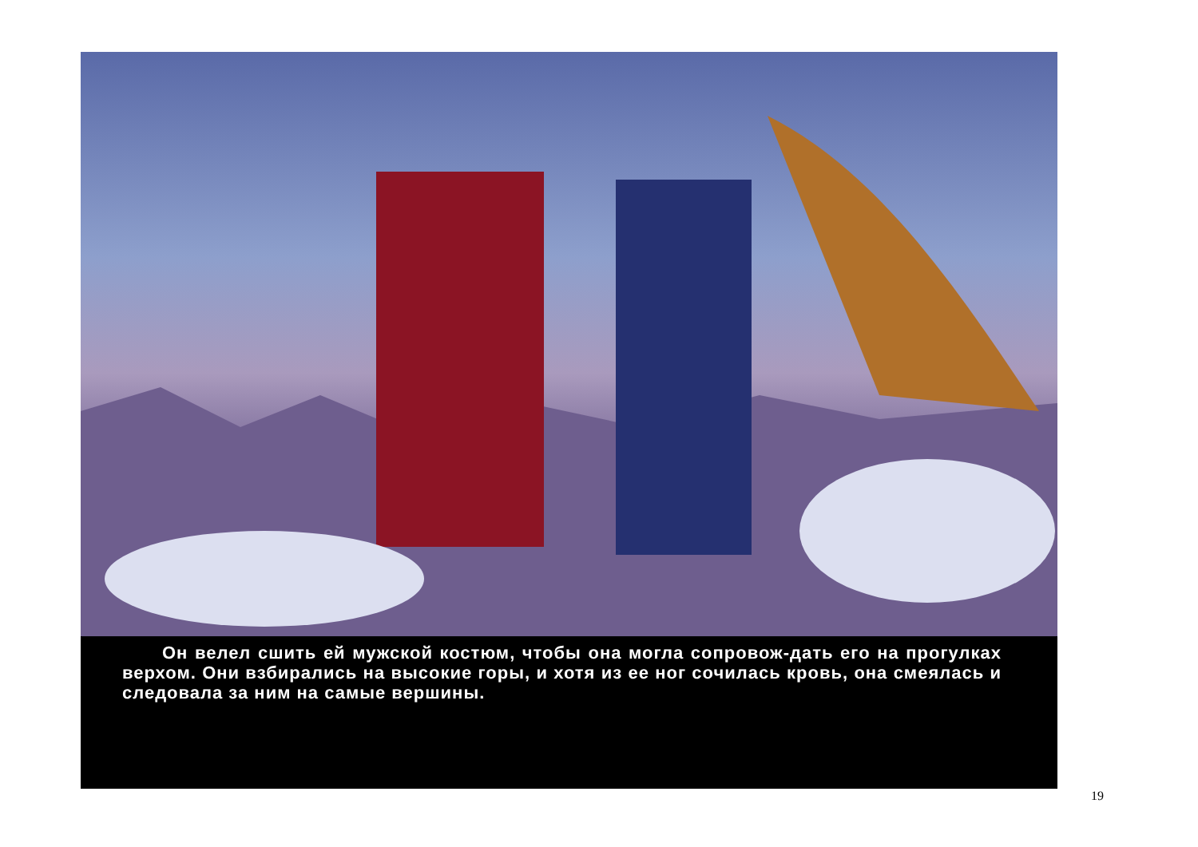Он велел сшить ей мужской костюм, чтобы она могла сопровож-дать его на прогулках верхом. Они взбирались на высокие горы, и хотя из ее ног сочилась кровь, она смеялась и следовала за ним на самые вершины.
19